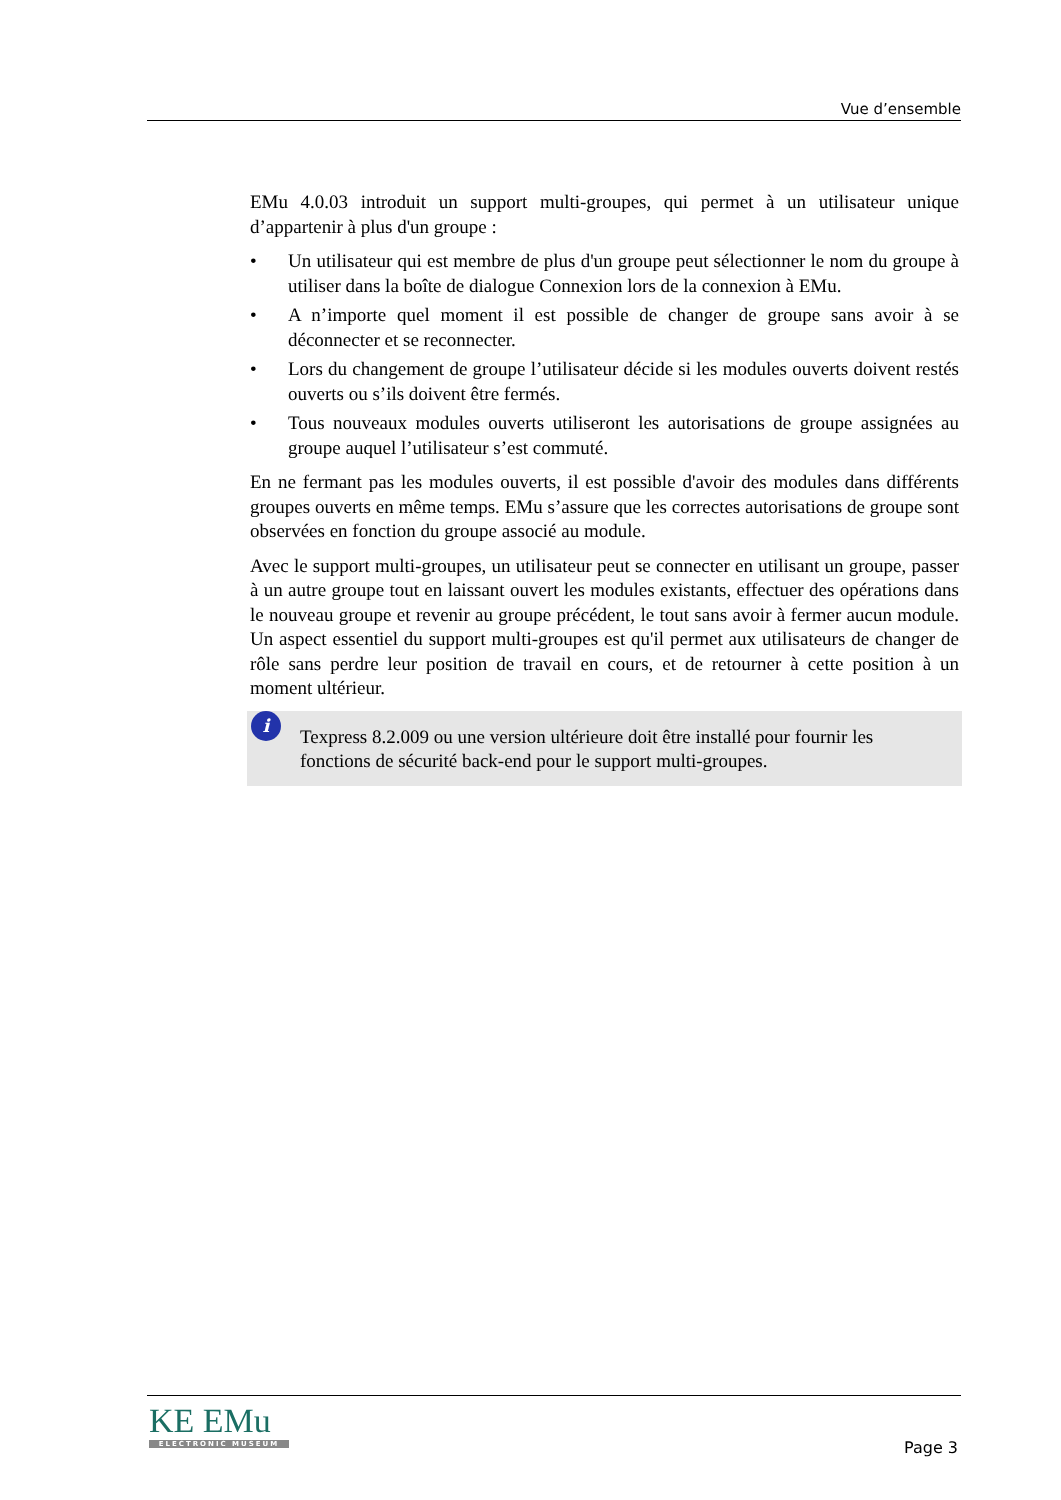Vue d’ensemble
EMu 4.0.03 introduit un support multi-groupes, qui permet à un utilisateur unique d’appartenir à plus d'un groupe :
• Un utilisateur qui est membre de plus d'un groupe peut sélectionner le nom du groupe à utiliser dans la boîte de dialogue Connexion lors de la connexion à EMu.
• A n’importe quel moment il est possible de changer de groupe sans avoir à se déconnecter et se reconnecter.
• Lors du changement de groupe l’utilisateur décide si les modules ouverts doivent restés ouverts ou s’ils doivent être fermés.
• Tous nouveaux modules ouverts utiliseront les autorisations de groupe assignées au groupe auquel l’utilisateur s’est commuté.
En ne fermant pas les modules ouverts, il est possible d'avoir des modules dans différents groupes ouverts en même temps. EMu s’assure que les correctes autorisations de groupe sont observées en fonction du groupe associé au module.
Avec le support multi-groupes, un utilisateur peut se connecter en utilisant un groupe, passer à un autre groupe tout en laissant ouvert les modules existants, effectuer des opérations dans le nouveau groupe et revenir au groupe précédent, le tout sans avoir à fermer aucun module. Un aspect essentiel du support multi-groupes est qu'il permet aux utilisateurs de changer de rôle sans perdre leur position de travail en cours, et de retourner à cette position à un moment ultérieur.
i
Texpress 8.2.009 ou une version ultérieure doit être installé pour fournir les fonctions de sécurité back-end pour le support multi-groupes.
KE EMu
ELECTRONIC MUSEUM
Page 3